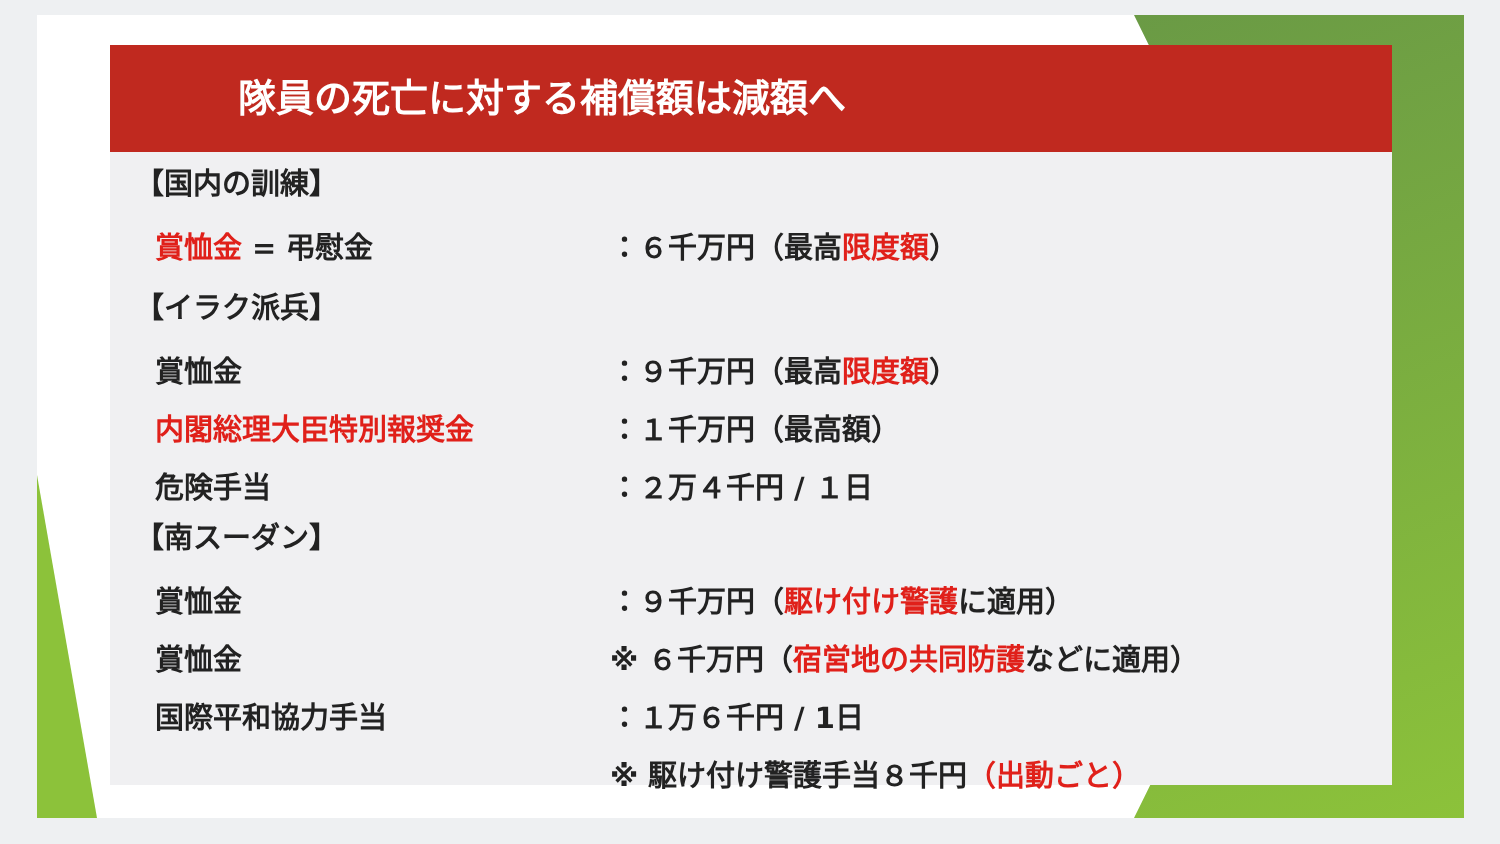隊員の死亡に対する補償額は減額へ
【国内の訓練】
賞恤金 = 弔慰金 ：６千万円（最高限度額）
【イラク派兵】
賞恤金 ：９千万円（最高限度額）
内閣総理大臣特別報奨金 ：１千万円（最高額）
危険手当 ：２万４千円 / １日
【南スーダン】
賞恤金 ：９千万円（駆け付け警護に適用）
賞恤金
※ ６千万円（宿営地の共同防護などに適用）
国際平和協力手当 ：１万６千円 / 1日
※ 駆け付け警護手当８千円（出動ごと）